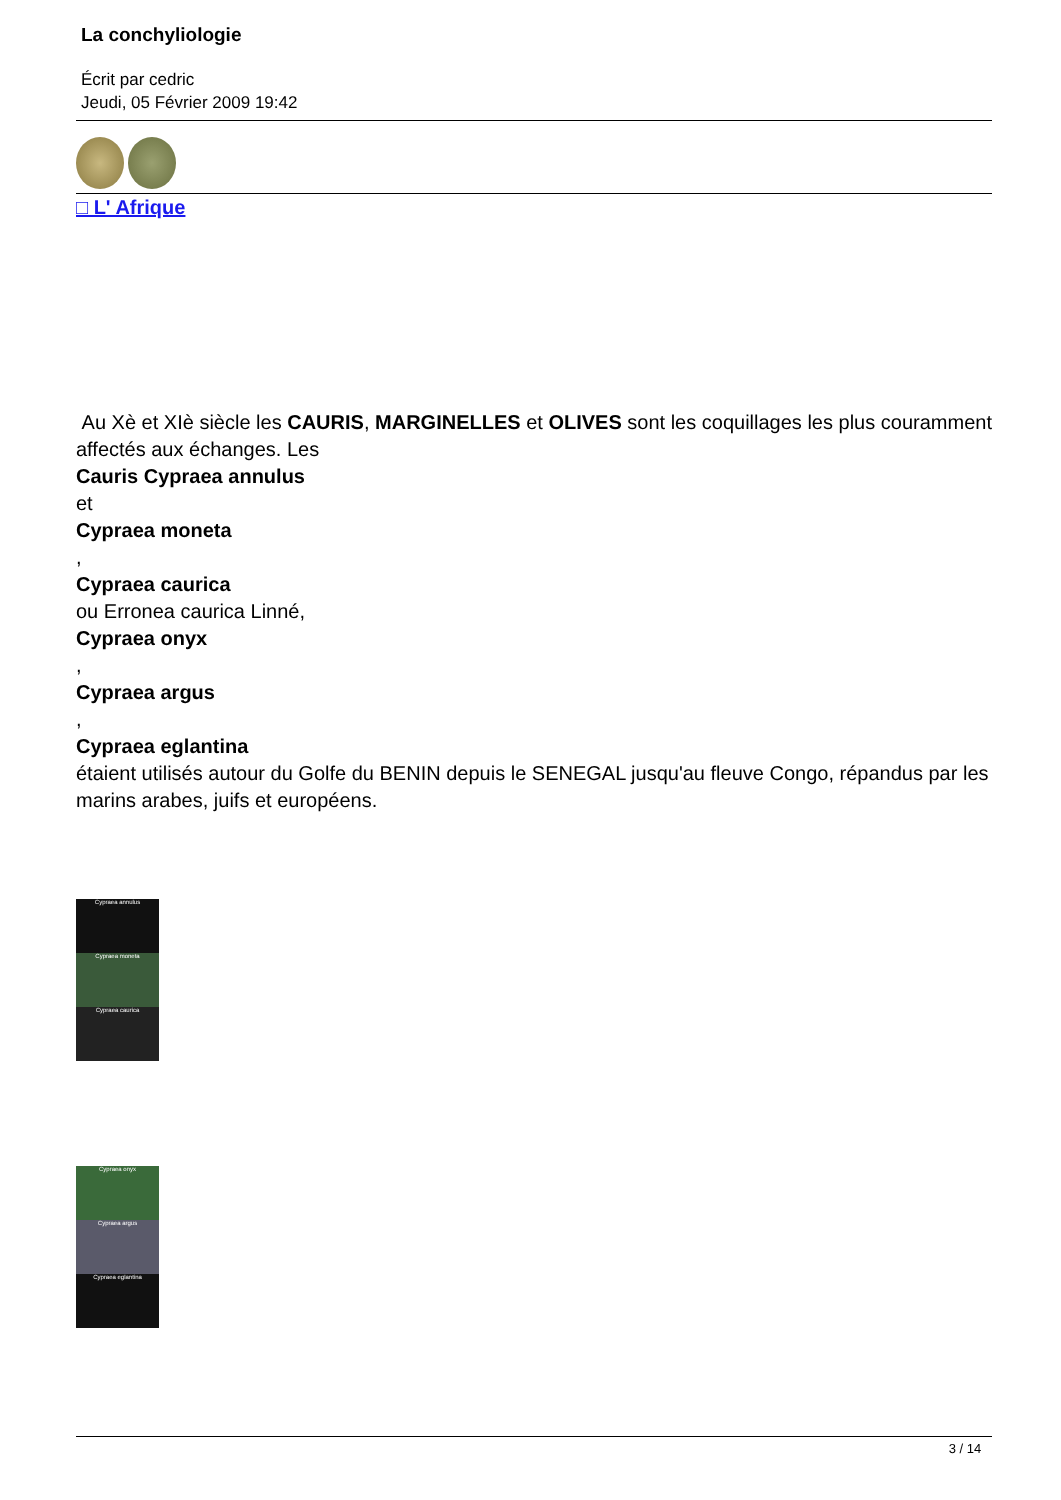La conchyliologie
Écrit par cedric
Jeudi, 05 Février 2009 19:42
□ L' Afrique
Au Xè et XIè siècle les CAURIS, MARGINELLES et OLIVES sont les coquillages les plus couramment affectés aux échanges. Les
Cauris Cypraea annulus
et
Cypraea moneta
,
Cypraea caurica
ou Erronea caurica Linné,
Cypraea onyx
,
Cypraea argus
,
Cypraea eglantina
étaient utilisés autour du Golfe du BENIN depuis le SENEGAL jusqu'au fleuve Congo, répandus par les marins arabes, juifs et européens.
Cypraea annulus
Cypraea moneta
Cypraea caurica
Cypraea onyx
Cypraea argus
Cypraea eglantina
3 / 14